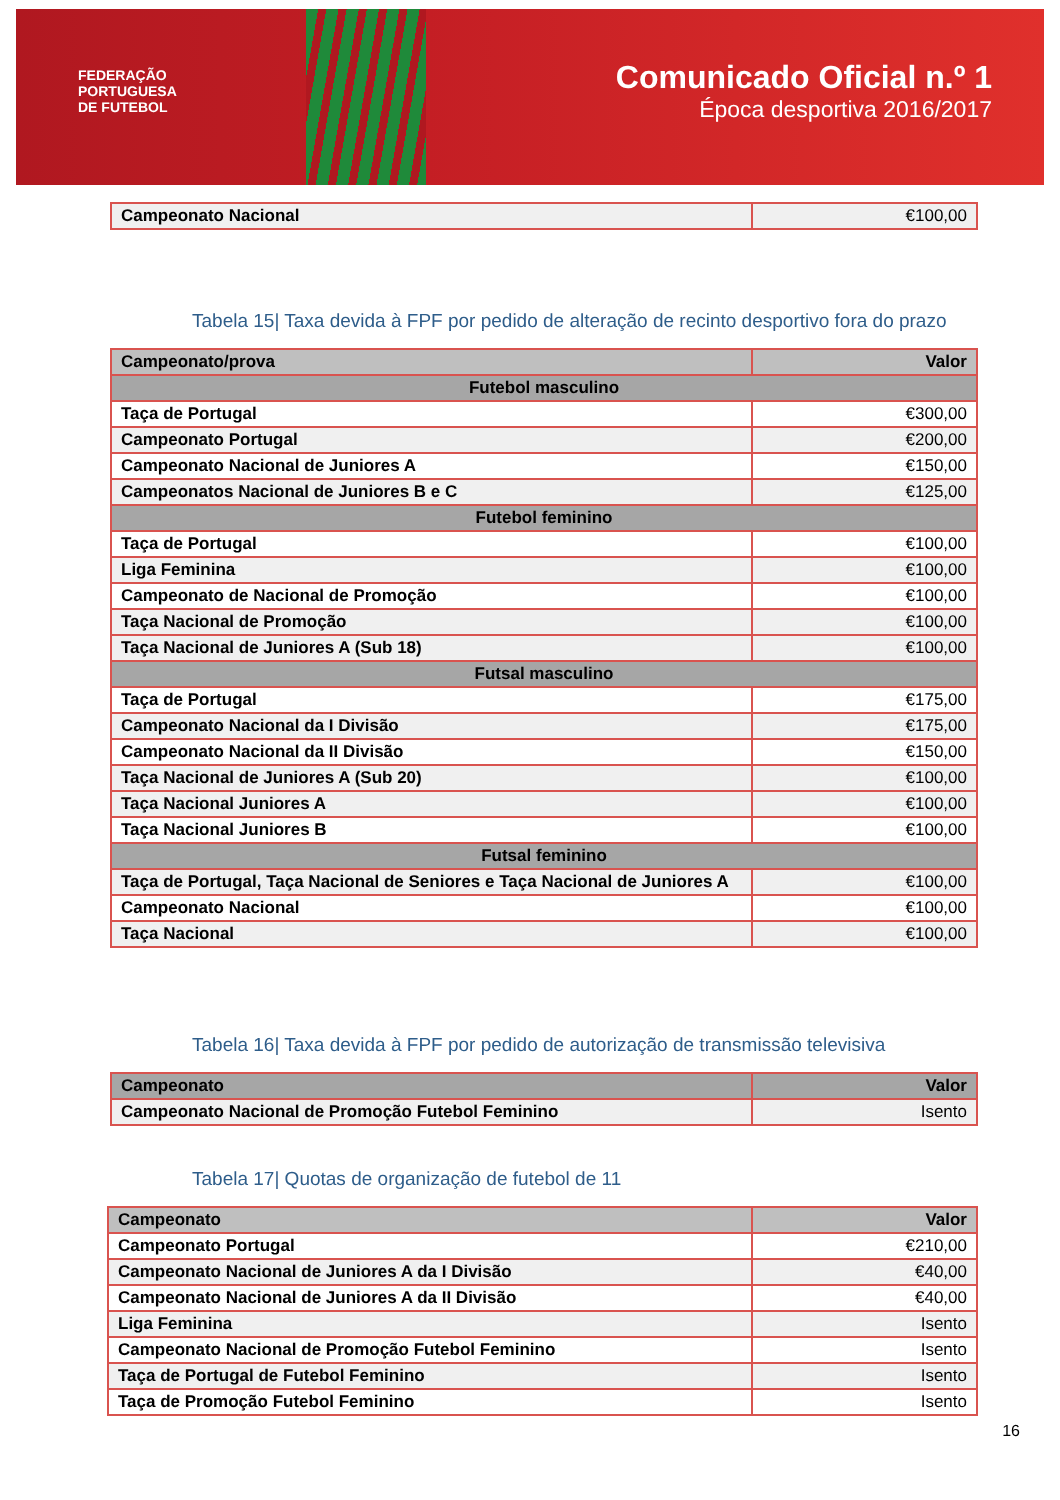FEDERAÇÃO
PORTUGUESA
DE FUTEBOL
Comunicado Oficial n.º 1
Época desportiva 2016/2017
| Campeonato Nacional | €100,00 |
Tabela 15| Taxa devida à FPF por pedido de alteração de recinto desportivo fora do prazo
| Campeonato/prova | Valor |
| --- | --- |
| Futebol masculino | |
| Taça de Portugal | €300,00 |
| Campeonato Portugal | €200,00 |
| Campeonato Nacional de Juniores A | €150,00 |
| Campeonatos Nacional de Juniores B e C | €125,00 |
| Futebol feminino | |
| Taça de Portugal | €100,00 |
| Liga Feminina | €100,00 |
| Campeonato de Nacional de Promoção | €100,00 |
| Taça Nacional de Promoção | €100,00 |
| Taça Nacional de Juniores A (Sub 18) | €100,00 |
| Futsal masculino | |
| Taça de Portugal | €175,00 |
| Campeonato Nacional da I Divisão | €175,00 |
| Campeonato Nacional da II Divisão | €150,00 |
| Taça Nacional de Juniores A (Sub 20) | €100,00 |
| Taça Nacional Juniores A | €100,00 |
| Taça Nacional Juniores B | €100,00 |
| Futsal feminino | |
| Taça de Portugal, Taça Nacional de Seniores e Taça Nacional de Juniores A | €100,00 |
| Campeonato Nacional | €100,00 |
| Taça Nacional | €100,00 |
Tabela 16| Taxa devida à FPF por pedido de autorização de transmissão televisiva
| Campeonato | Valor |
| --- | --- |
| Campeonato Nacional de Promoção Futebol Feminino | Isento |
Tabela 17| Quotas de organização de futebol de 11
| Campeonato | Valor |
| --- | --- |
| Campeonato Portugal | €210,00 |
| Campeonato Nacional de Juniores A da I Divisão | €40,00 |
| Campeonato Nacional de Juniores A da II Divisão | €40,00 |
| Liga Feminina | Isento |
| Campeonato Nacional de Promoção Futebol Feminino | Isento |
| Taça de Portugal de Futebol Feminino | Isento |
| Taça de Promoção Futebol Feminino | Isento |
16